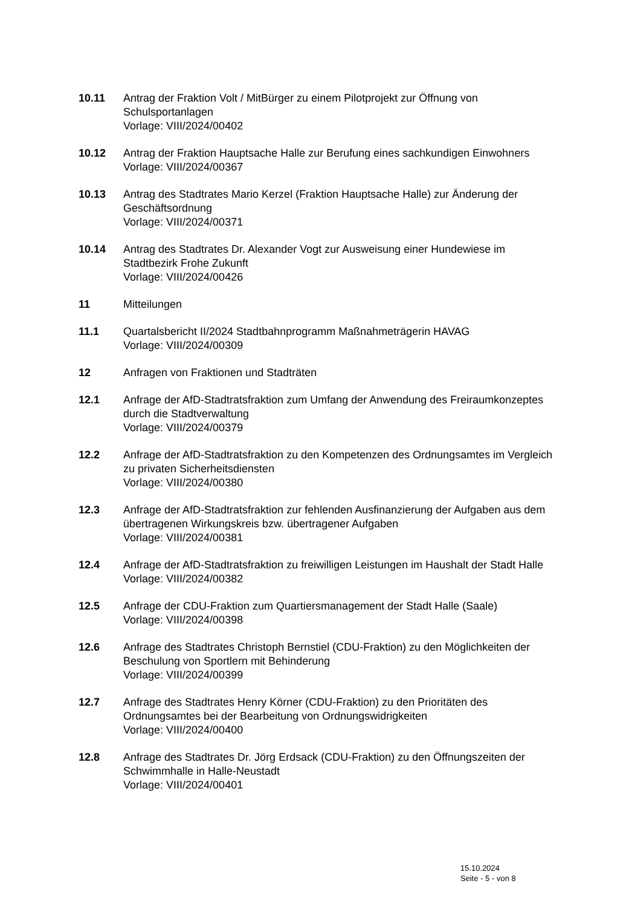10.11 Antrag der Fraktion Volt / MitBürger zu einem Pilotprojekt zur Öffnung von Schulsportanlagen
Vorlage: VIII/2024/00402
10.12 Antrag der Fraktion Hauptsache Halle zur Berufung eines sachkundigen Einwohners
Vorlage: VIII/2024/00367
10.13 Antrag des Stadtrates Mario Kerzel (Fraktion Hauptsache Halle) zur Änderung der Geschäftsordnung
Vorlage: VIII/2024/00371
10.14 Antrag des Stadtrates Dr. Alexander Vogt zur Ausweisung einer Hundewiese im Stadtbezirk Frohe Zukunft
Vorlage: VIII/2024/00426
11 Mitteilungen
11.1 Quartalsbericht II/2024 Stadtbahnprogramm Maßnahmeträgerin HAVAG
Vorlage: VIII/2024/00309
12 Anfragen von Fraktionen und Stadträten
12.1 Anfrage der AfD-Stadtratsfraktion zum Umfang der Anwendung des Freiraumkonzeptes durch die Stadtverwaltung
Vorlage: VIII/2024/00379
12.2 Anfrage der AfD-Stadtratsfraktion zu den Kompetenzen des Ordnungsamtes im Vergleich zu privaten Sicherheitsdiensten
Vorlage: VIII/2024/00380
12.3 Anfrage der AfD-Stadtratsfraktion zur fehlenden Ausfinanzierung der Aufgaben aus dem übertragenen Wirkungskreis bzw. übertragener Aufgaben
Vorlage: VIII/2024/00381
12.4 Anfrage der AfD-Stadtratsfraktion zu freiwilligen Leistungen im Haushalt der Stadt Halle
Vorlage: VIII/2024/00382
12.5 Anfrage der CDU-Fraktion zum Quartiersmanagement der Stadt Halle (Saale)
Vorlage: VIII/2024/00398
12.6 Anfrage des Stadtrates Christoph Bernstiel (CDU-Fraktion) zu den Möglichkeiten der Beschulung von Sportlern mit Behinderung
Vorlage: VIII/2024/00399
12.7 Anfrage des Stadtrates Henry Körner (CDU-Fraktion) zu den Prioritäten des Ordnungsamtes bei der Bearbeitung von Ordnungswidrigkeiten
Vorlage: VIII/2024/00400
12.8 Anfrage des Stadtrates Dr. Jörg Erdsack (CDU-Fraktion) zu den Öffnungszeiten der Schwimmhalle in Halle-Neustadt
Vorlage: VIII/2024/00401
15.10.2024
Seite - 5 - von 8